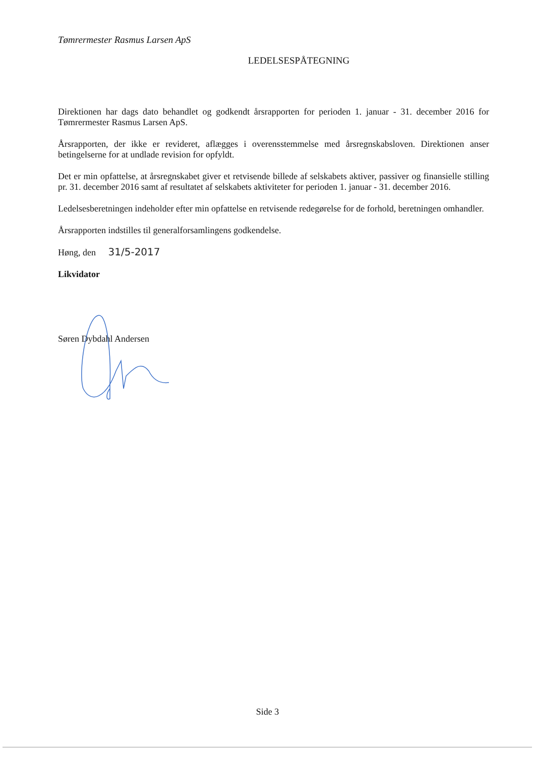Tømrermester Rasmus Larsen ApS
LEDELSESPÅTEGNING
Direktionen har dags dato behandlet og godkendt årsrapporten for perioden 1. januar - 31. december 2016 for Tømrermester Rasmus Larsen ApS.
Årsrapporten, der ikke er revideret, aflægges i overensstemmelse med årsregnskabsloven. Direktionen anser betingelserne for at undlade revision for opfyldt.
Det er min opfattelse, at årsregnskabet giver et retvisende billede af selskabets aktiver, passiver og finansielle stilling pr. 31. december 2016 samt af resultatet af selskabets aktiviteter for perioden 1. januar - 31. december 2016.
Ledelsesberetningen indeholder efter min opfattelse en retvisende redegørelse for de forhold, beretningen omhandler.
Årsrapporten indstilles til generalforsamlingens godkendelse.
Høng, den 31/5-2017
Likvidator
Søren Dybdahl Andersen
Side 3